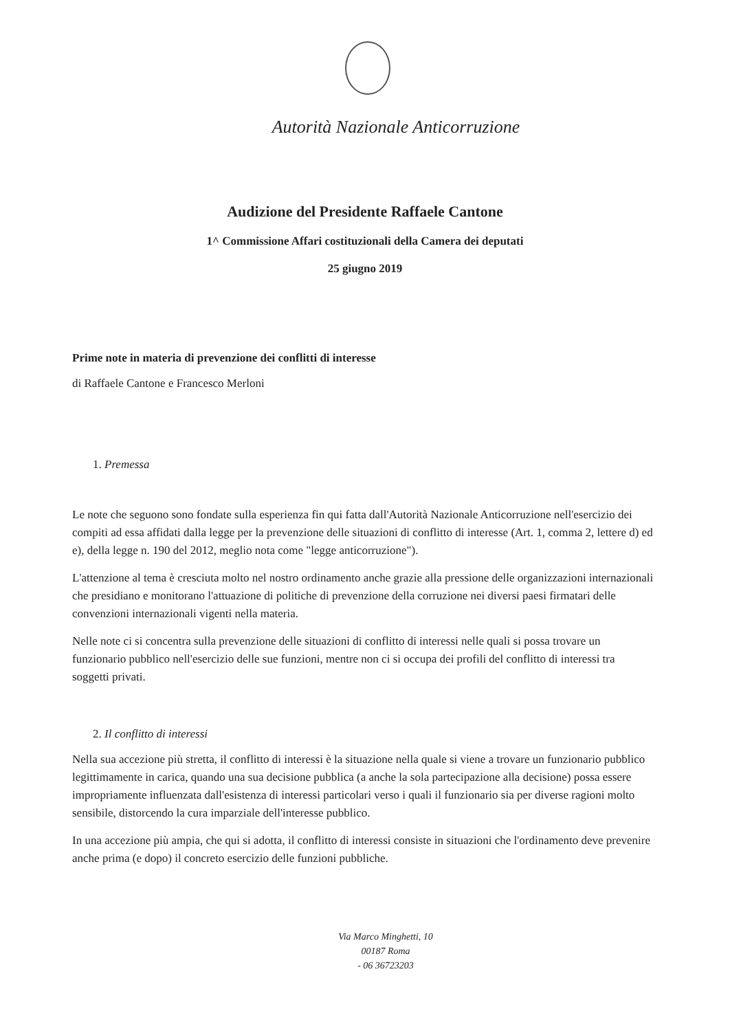Autorità Nazionale Anticorruzione
Audizione del Presidente Raffaele Cantone
1^ Commissione Affari costituzionali della Camera dei deputati
25 giugno 2019
Prime note in materia di prevenzione dei conflitti di interesse
di Raffaele Cantone e Francesco Merloni
1. Premessa
Le note che seguono sono fondate sulla esperienza fin qui fatta dall'Autorità Nazionale Anticorruzione nell'esercizio dei compiti ad essa affidati dalla legge per la prevenzione delle situazioni di conflitto di interesse (Art. 1, comma 2, lettere d) ed e), della legge n. 190 del 2012, meglio nota come "legge anticorruzione").
L'attenzione al tema è cresciuta molto nel nostro ordinamento anche grazie alla pressione delle organizzazioni internazionali che presidiano e monitorano l'attuazione di politiche di prevenzione della corruzione nei diversi paesi firmatari delle convenzioni internazionali vigenti nella materia.
Nelle note ci si concentra sulla prevenzione delle situazioni di conflitto di interessi nelle quali si possa trovare un funzionario pubblico nell'esercizio delle sue funzioni, mentre non ci si occupa dei profili del conflitto di interessi tra soggetti privati.
2. Il conflitto di interessi
Nella sua accezione più stretta, il conflitto di interessi è la situazione nella quale si viene a trovare un funzionario pubblico legittimamente in carica, quando una sua decisione pubblica (a anche la sola partecipazione alla decisione) possa essere impropriamente influenzata dall'esistenza di interessi particolari verso i quali il funzionario sia per diverse ragioni molto sensibile, distorcendo la cura imparziale dell'interesse pubblico.
In una accezione più ampia, che qui si adotta, il conflitto di interessi consiste in situazioni che l'ordinamento deve prevenire anche prima (e dopo) il concreto esercizio delle funzioni pubbliche.
Via Marco Minghetti, 10
00187 Roma
- 06 36723203